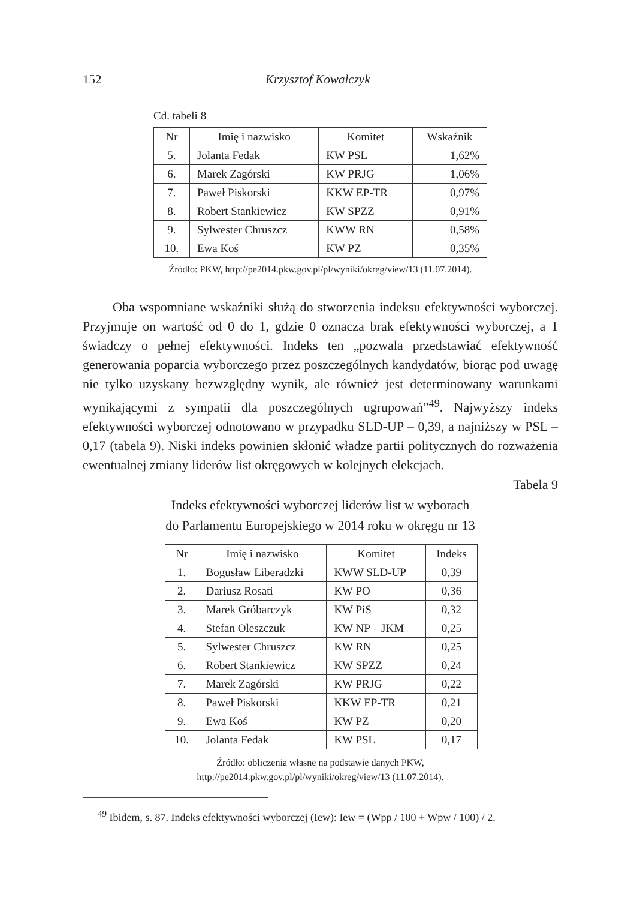152 Krzysztof Kowalczyk
Cd. tabeli 8
| Nr | Imię i nazwisko | Komitet | Wskaźnik |
| --- | --- | --- | --- |
| 5. | Jolanta Fedak | KW PSL | 1,62% |
| 6. | Marek Zagórski | KW PRJG | 1,06% |
| 7. | Paweł Piskorski | KKW EP-TR | 0,97% |
| 8. | Robert Stankiewicz | KW SPZZ | 0,91% |
| 9. | Sylwester Chruszcz | KWW RN | 0,58% |
| 10. | Ewa Koś | KW PZ | 0,35% |
Źródło: PKW, http://pe2014.pkw.gov.pl/pl/wyniki/okreg/view/13 (11.07.2014).
Oba wspomniane wskaźniki służą do stworzenia indeksu efektywności wyborczej. Przyjmuje on wartość od 0 do 1, gdzie 0 oznacza brak efektywności wyborczej, a 1 świadczy o pełnej efektywności. Indeks ten „pozwala przedstawiać efektywność generowania poparcia wyborczego przez poszczególnych kandydatów, biorąc pod uwagę nie tylko uzyskany bezwzględny wynik, ale również jest determinowany warunkami wynikającymi z sympatii dla poszczególnych ugrupowań”<sup>49</sup>. Najwyższy indeks efektywności wyborczej odnotowano w przypadku SLD-UP – 0,39, a najniższy w PSL – 0,17 (tabela 9). Niski indeks powinien skłonić władze partii politycznych do rozważenia ewentualnej zmiany liderów list okręgowych w kolejnych elekcjach.
Tabela 9
Indeks efektywności wyborczej liderów list w wyborach
do Parlamentu Europejskiego w 2014 roku w okręgu nr 13
| Nr | Imię i nazwisko | Komitet | Indeks |
| --- | --- | --- | --- |
| 1. | Bogusław Liberadzki | KWW SLD-UP | 0,39 |
| 2. | Dariusz Rosati | KW PO | 0,36 |
| 3. | Marek Gróbarczyk | KW PiS | 0,32 |
| 4. | Stefan Oleszczuk | KW NP – JKM | 0,25 |
| 5. | Sylwester Chruszcz | KW RN | 0,25 |
| 6. | Robert Stankiewicz | KW SPZZ | 0,24 |
| 7. | Marek Zagórski | KW PRJG | 0,22 |
| 8. | Paweł Piskorski | KKW EP-TR | 0,21 |
| 9. | Ewa Koś | KW PZ | 0,20 |
| 10. | Jolanta Fedak | KW PSL | 0,17 |
Źródło: obliczenia własne na podstawie danych PKW,
http://pe2014.pkw.gov.pl/pl/wyniki/okreg/view/13 (11.07.2014).
<sup>49</sup> Ibidem, s. 87. Indeks efektywności wyborczej (Iew): Iew = (Wpp / 100 + Wpw / 100) / 2.